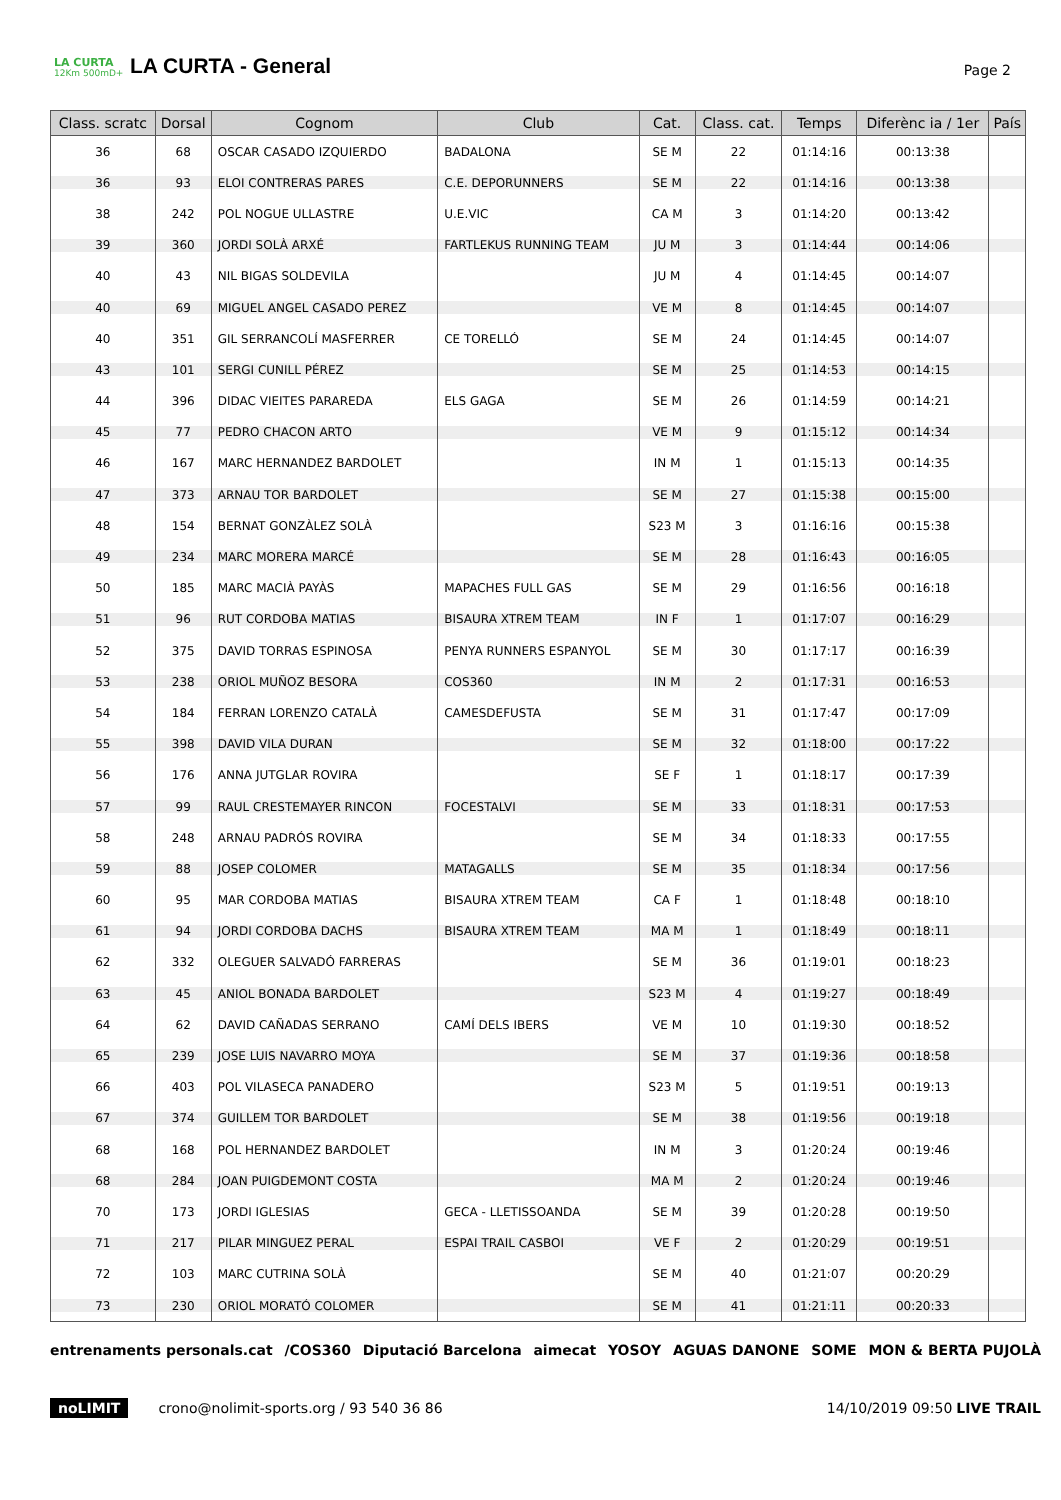LA CURTA
12Km 500mD+
LA CURTA - General
Page 2
| Class. scratc | Dorsal | Cognom | Club | Cat. | Class. cat. | Temps | Diferènc ia / 1er | País |
| --- | --- | --- | --- | --- | --- | --- | --- | --- |
| 36 | 68 | OSCAR CASADO IZQUIERDO | BADALONA | SE M | 22 | 01:14:16 | 00:13:38 | |
| 36 | 93 | ELOI CONTRERAS PARES | C.E. DEPORUNNERS | SE M | 22 | 01:14:16 | 00:13:38 | |
| 38 | 242 | POL NOGUE ULLASTRE | U.E.VIC | CA M | 3 | 01:14:20 | 00:13:42 | |
| 39 | 360 | JORDI SOLÀ ARXÉ | FARTLEKUS RUNNING TEAM | JU M | 3 | 01:14:44 | 00:14:06 | |
| 40 | 43 | NIL BIGAS SOLDEVILA | | JU M | 4 | 01:14:45 | 00:14:07 | |
| 40 | 69 | MIGUEL ANGEL CASADO PEREZ | | VE M | 8 | 01:14:45 | 00:14:07 | |
| 40 | 351 | GIL SERRANCOLÍ MASFERRER | CE TORELLÓ | SE M | 24 | 01:14:45 | 00:14:07 | |
| 43 | 101 | SERGI CUNILL PÉREZ | | SE M | 25 | 01:14:53 | 00:14:15 | |
| 44 | 396 | DIDAC VIEITES PARAREDA | ELS GAGA | SE M | 26 | 01:14:59 | 00:14:21 | |
| 45 | 77 | PEDRO CHACON ARTO | | VE M | 9 | 01:15:12 | 00:14:34 | |
| 46 | 167 | MARC HERNANDEZ BARDOLET | | IN M | 1 | 01:15:13 | 00:14:35 | |
| 47 | 373 | ARNAU TOR BARDOLET | | SE M | 27 | 01:15:38 | 00:15:00 | |
| 48 | 154 | BERNAT GONZÀLEZ SOLÀ | | S23 M | 3 | 01:16:16 | 00:15:38 | |
| 49 | 234 | MARC MORERA MARCÉ | | SE M | 28 | 01:16:43 | 00:16:05 | |
| 50 | 185 | MARC MACIÀ PAYÀS | MAPACHES FULL GAS | SE M | 29 | 01:16:56 | 00:16:18 | |
| 51 | 96 | RUT CORDOBA MATIAS | BISAURA XTREM TEAM | IN F | 1 | 01:17:07 | 00:16:29 | |
| 52 | 375 | DAVID TORRAS ESPINOSA | PENYA RUNNERS ESPANYOL | SE M | 30 | 01:17:17 | 00:16:39 | |
| 53 | 238 | ORIOL MUÑOZ BESORA | COS360 | IN M | 2 | 01:17:31 | 00:16:53 | |
| 54 | 184 | FERRAN LORENZO CATALÀ | CAMESDEFUSTA | SE M | 31 | 01:17:47 | 00:17:09 | |
| 55 | 398 | DAVID VILA DURAN | | SE M | 32 | 01:18:00 | 00:17:22 | |
| 56 | 176 | ANNA JUTGLAR ROVIRA | | SE F | 1 | 01:18:17 | 00:17:39 | |
| 57 | 99 | RAUL CRESTEMAYER RINCON | FOCESTALVI | SE M | 33 | 01:18:31 | 00:17:53 | |
| 58 | 248 | ARNAU PADRÓS ROVIRA | | SE M | 34 | 01:18:33 | 00:17:55 | |
| 59 | 88 | JOSEP COLOMER | MATAGALLS | SE M | 35 | 01:18:34 | 00:17:56 | |
| 60 | 95 | MAR CORDOBA MATIAS | BISAURA XTREM TEAM | CA F | 1 | 01:18:48 | 00:18:10 | |
| 61 | 94 | JORDI CORDOBA DACHS | BISAURA XTREM TEAM | MA M | 1 | 01:18:49 | 00:18:11 | |
| 62 | 332 | OLEGUER SALVADÓ FARRERAS | | SE M | 36 | 01:19:01 | 00:18:23 | |
| 63 | 45 | ANIOL BONADA BARDOLET | | S23 M | 4 | 01:19:27 | 00:18:49 | |
| 64 | 62 | DAVID CAÑADAS SERRANO | CAMÍ DELS IBERS | VE M | 10 | 01:19:30 | 00:18:52 | |
| 65 | 239 | JOSE LUIS NAVARRO MOYA | | SE M | 37 | 01:19:36 | 00:18:58 | |
| 66 | 403 | POL VILASECA PANADERO | | S23 M | 5 | 01:19:51 | 00:19:13 | |
| 67 | 374 | GUILLEM TOR BARDOLET | | SE M | 38 | 01:19:56 | 00:19:18 | |
| 68 | 168 | POL HERNANDEZ BARDOLET | | IN M | 3 | 01:20:24 | 00:19:46 | |
| 68 | 284 | JOAN PUIGDEMONT COSTA | | MA M | 2 | 01:20:24 | 00:19:46 | |
| 70 | 173 | JORDI IGLESIAS | GECA - LLETISSOANDA | SE M | 39 | 01:20:28 | 00:19:50 | |
| 71 | 217 | PILAR MINGUEZ PERAL | ESPAI TRAIL CASBOI | VE F | 2 | 01:20:29 | 00:19:51 | |
| 72 | 103 | MARC CUTRINA SOLÀ | | SE M | 40 | 01:21:07 | 00:20:29 | |
| 73 | 230 | ORIOL MORATÓ COLOMER | | SE M | 41 | 01:21:11 | 00:20:33 | |
entrenaments personals.cat /COS360 Diputació Barcelona aimecat YOSOY AGUAS DANONE SOME MON & BERTA PUJOLÀ
noLIMIT crono@nolimit-sports.org / 93 540 36 86 14/10/2019 09:50 LIVE TRAIL